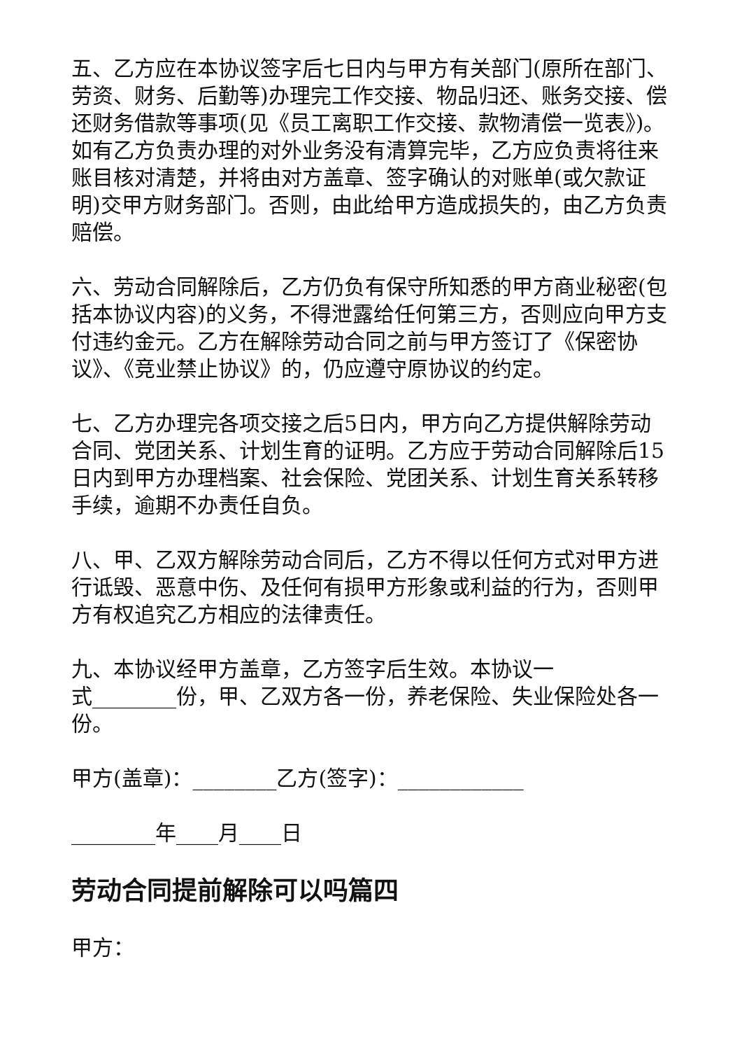五、乙方应在本协议签字后七日内与甲方有关部门(原所在部门、劳资、财务、后勤等)办理完工作交接、物品归还、账务交接、偿还财务借款等事项(见《员工离职工作交接、款物清偿一览表》)。如有乙方负责办理的对外业务没有清算完毕，乙方应负责将往来账目核对清楚，并将由对方盖章、签字确认的对账单(或欠款证明)交甲方财务部门。否则，由此给甲方造成损失的，由乙方负责赔偿。
六、劳动合同解除后，乙方仍负有保守所知悉的甲方商业秘密(包括本协议内容)的义务，不得泄露给任何第三方，否则应向甲方支付违约金元。乙方在解除劳动合同之前与甲方签订了《保密协议》、《竞业禁止协议》的，仍应遵守原协议的约定。
七、乙方办理完各项交接之后5日内，甲方向乙方提供解除劳动合同、党团关系、计划生育的证明。乙方应于劳动合同解除后15日内到甲方办理档案、社会保险、党团关系、计划生育关系转移手续，逾期不办责任自负。
八、甲、乙双方解除劳动合同后，乙方不得以任何方式对甲方进行诋毁、恶意中伤、及任何有损甲方形象或利益的行为，否则甲方有权追究乙方相应的法律责任。
九、本协议经甲方盖章，乙方签字后生效。本协议一
式________份，甲、乙双方各一份，养老保险、失业保险处各一份。
甲方(盖章)：________乙方(签字)：____________
________年____月____日
劳动合同提前解除可以吗篇四
甲方：